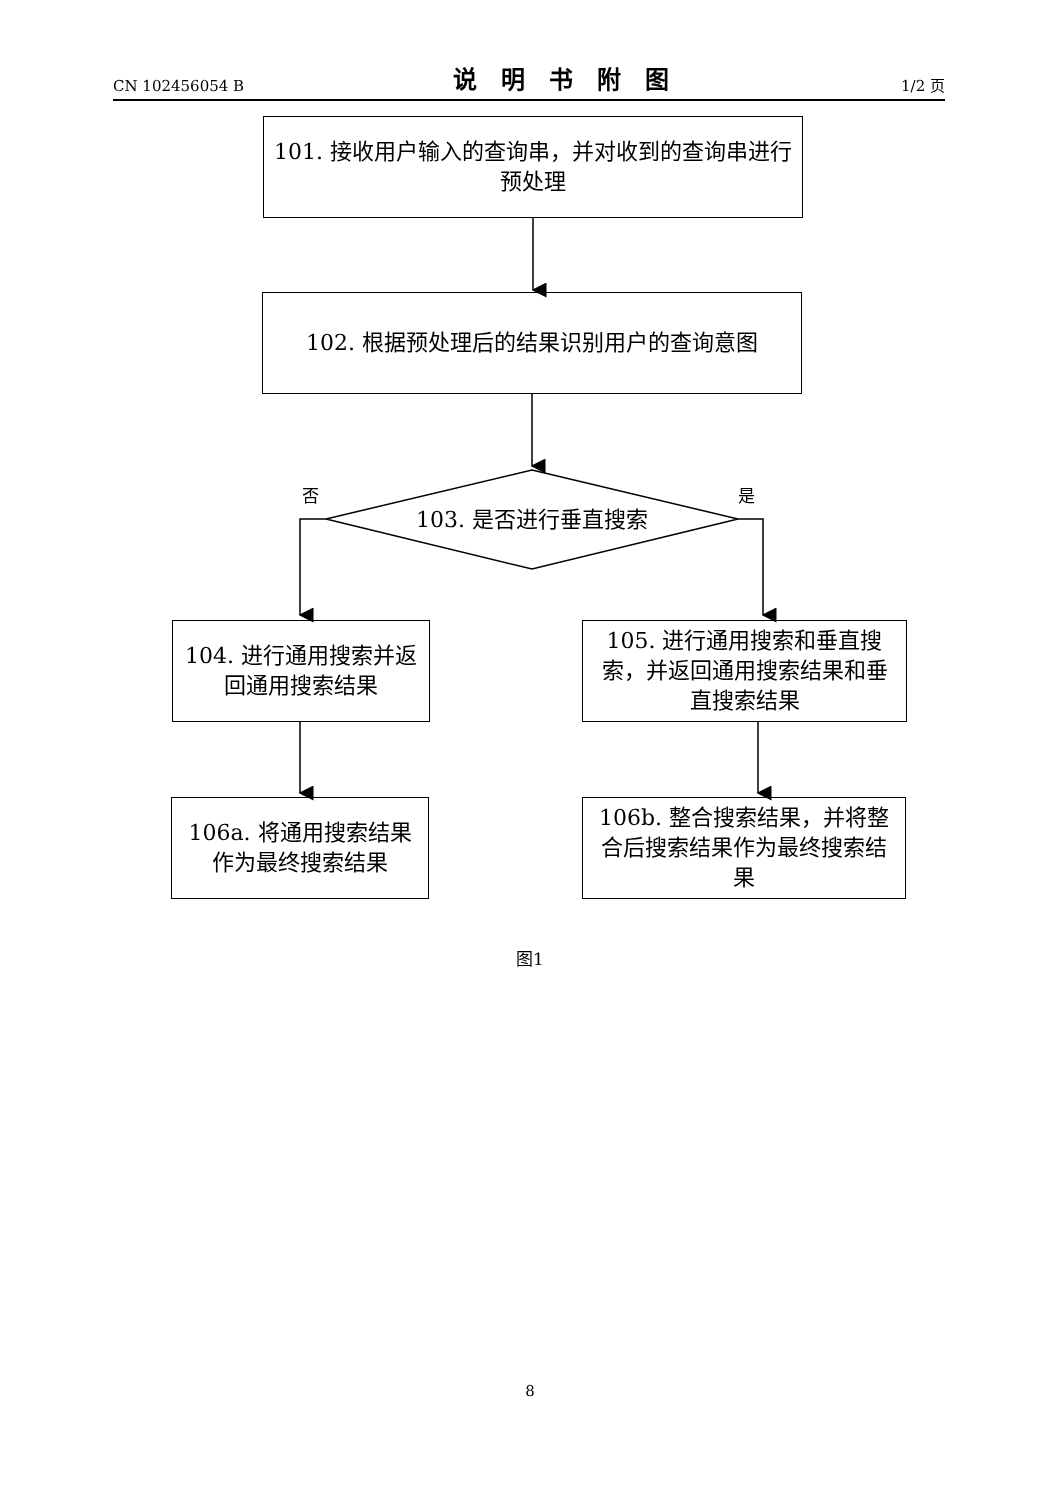CN 102456054 B 说明书附图 1/2 页
101. 接收用户输入的查询串，并对收到的查询串进行预处理
102. 根据预处理后的结果识别用户的查询意图
103. 是否进行垂直搜索
否 是
104. 进行通用搜索并返回通用搜索结果
105. 进行通用搜索和垂直搜索，并返回通用搜索结果和垂直搜索结果
106a. 将通用搜索结果作为最终搜索结果
106b. 整合搜索结果，并将整合后搜索结果作为最终搜索结果
图1
8